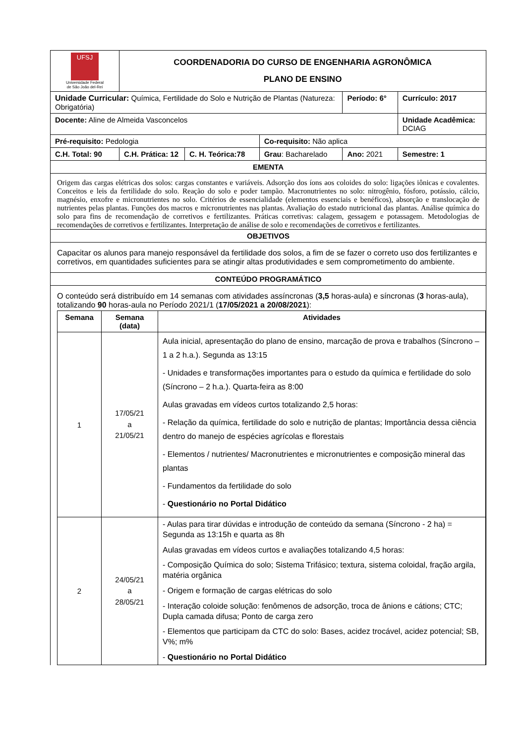| UFSJ Universidade Federal de São João del-Rei | COORDENADORIA DO CURSO DE ENGENHARIA AGRONÔMICA PLANO DE ENSINO | | | | |
| Unidade Curricular: Química, Fertilidade do Solo e Nutrição de Plantas (Natureza: Obrigatória) | | | | Período: 6° | Currículo: 2017 |
| Docente: Aline de Almeida Vasconcelos | | | | | Unidade Acadêmica: DCIAG |
| Pré-requisito: Pedologia | | | Co-requisito: Não aplica | | |
| C.H. Total: 90 | C.H. Prática: 12 | C. H. Teórica:78 | Grau : Bacharelado | Ano: 2021 | Semestre: 1 |
| EMENTA | | | | | |
| Origem das cargas elétricas dos solos: cargas constantes e variáveis. Adsorção dos íons aos coloides do solo: ligações iônicas e covalentes. Conceitos e leis da fertilidade do solo. Reação do solo e poder tampão. Macronutrientes no solo: nitrogênio, fósforo, potássio, cálcio, magnésio, enxofre e micronutrientes no solo. Critérios de essencialidade (elementos essenciais e benéficos), absorção e translocação de nutrientes pelas plantas. Funções dos macros e micronutrientes nas plantas. Avaliação do estado nutricional das plantas. Análise química do solo para fins de recomendação de corretivos e fertilizantes. Práticas corretivas: calagem, gessagem e potassagem. Metodologias de recomendações de corretivos e fertilizantes. Interpretação de análise de solo e recomendações de corretivos e fertilizantes. | | | | | |
| OBJETIVOS | | | | | |
| Capacitar os alunos para manejo responsável da fertilidade dos solos, a fim de se fazer o correto uso dos fertilizantes e corretivos, em quantidades suficientes para se atingir altas produtividades e sem comprometimento do ambiente. | | | | | |
| CONTEÚDO PROGRAMÁTICO | | | | | |
| O conteúdo será distribuído em 14 semanas com atividades assíncronas ( 3,5 horas-aula) e síncronas ( 3 horas-aula), totalizando 90 horas-aula no Período 2021/1 ( 17/05/2021 a 20/08/2021 ): / Semana / Semana (data) / Atividades / / --- / --- / --- / / 1 / 17/05/21 a 21/05/21 / Aula inicial, apresentação do plano de ensino, marcação de prova e trabalhos (Síncrono – 1 a 2 h.a.). Segunda as 13:15 - Unidades e transformações importantes para o estudo da química e fertilidade do solo (Síncrono – 2 h.a.). Quarta-feira as 8:00 Aulas gravadas em vídeos curtos totalizando 2,5 horas: - Relação da química, fertilidade do solo e nutrição de plantas; Importância dessa ciência dentro do manejo de espécies agrícolas e florestais - Elementos / nutrientes/ Macronutrientes e micronutrientes e composição mineral das plantas - Fundamentos da fertilidade do solo - Questionário no Portal Didático / / 2 / 24/05/21 a 28/05/21 / - Aulas para tirar dúvidas e introdução de conteúdo da semana (Síncrono - 2 ha) = Segunda as 13:15h e quarta as 8h Aulas gravadas em vídeos curtos e avaliações totalizando 4,5 horas: - Composição Química do solo; Sistema Trifásico; textura, sistema coloidal, fração argila, matéria orgânica - Origem e formação de cargas elétricas do solo - Interação coloide solução: fenômenos de adsorção, troca de ânions e cátions; CTC; Dupla camada difusa; Ponto de carga zero - Elementos que participam da CTC do solo: Bases, acidez trocável, acidez potencial; SB, V%; m% - Questionário no Portal Didático / | | | | | |